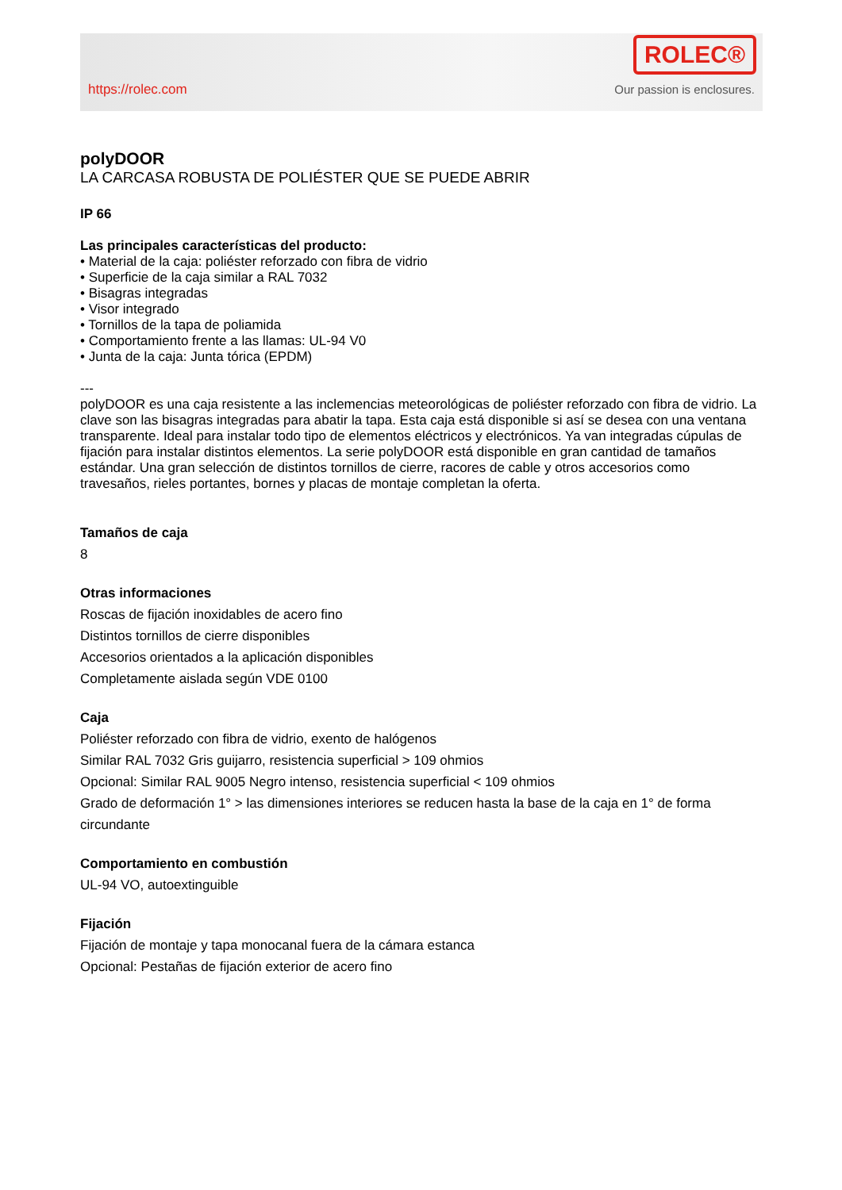https://rolec.com
ROLEC®
Our passion is enclosures.
polyDOOR
LA CARCASA ROBUSTA DE POLIÉSTER QUE SE PUEDE ABRIR
IP 66
Las principales características del producto:
• Material de la caja: poliéster reforzado con fibra de vidrio
• Superficie de la caja similar a RAL 7032
• Bisagras integradas
• Visor integrado
• Tornillos de la tapa de poliamida
• Comportamiento frente a las llamas: UL-94 V0
• Junta de la caja: Junta tórica (EPDM)
---
polyDOOR es una caja resistente a las inclemencias meteorológicas de poliéster reforzado con fibra de vidrio. La clave son las bisagras integradas para abatir la tapa. Esta caja está disponible si así se desea con una ventana transparente. Ideal para instalar todo tipo de elementos eléctricos y electrónicos. Ya van integradas cúpulas de fijación para instalar distintos elementos. La serie polyDOOR está disponible en gran cantidad de tamaños estándar. Una gran selección de distintos tornillos de cierre, racores de cable y otros accesorios como travesaños, rieles portantes, bornes y placas de montaje completan la oferta.
Tamaños de caja
8
Otras informaciones
Roscas de fijación inoxidables de acero fino
Distintos tornillos de cierre disponibles
Accesorios orientados a la aplicación disponibles
Completamente aislada según VDE 0100
Caja
Poliéster reforzado con fibra de vidrio, exento de halógenos
Similar RAL 7032 Gris guijarro, resistencia superficial > 109 ohmios
Opcional: Similar RAL 9005 Negro intenso, resistencia superficial < 109 ohmios
Grado de deformación 1° > las dimensiones interiores se reducen hasta la base de la caja en 1° de forma circundante
Comportamiento en combustión
UL-94 VO, autoextinguible
Fijación
Fijación de montaje y tapa monocanal fuera de la cámara estanca
Opcional: Pestañas de fijación exterior de acero fino